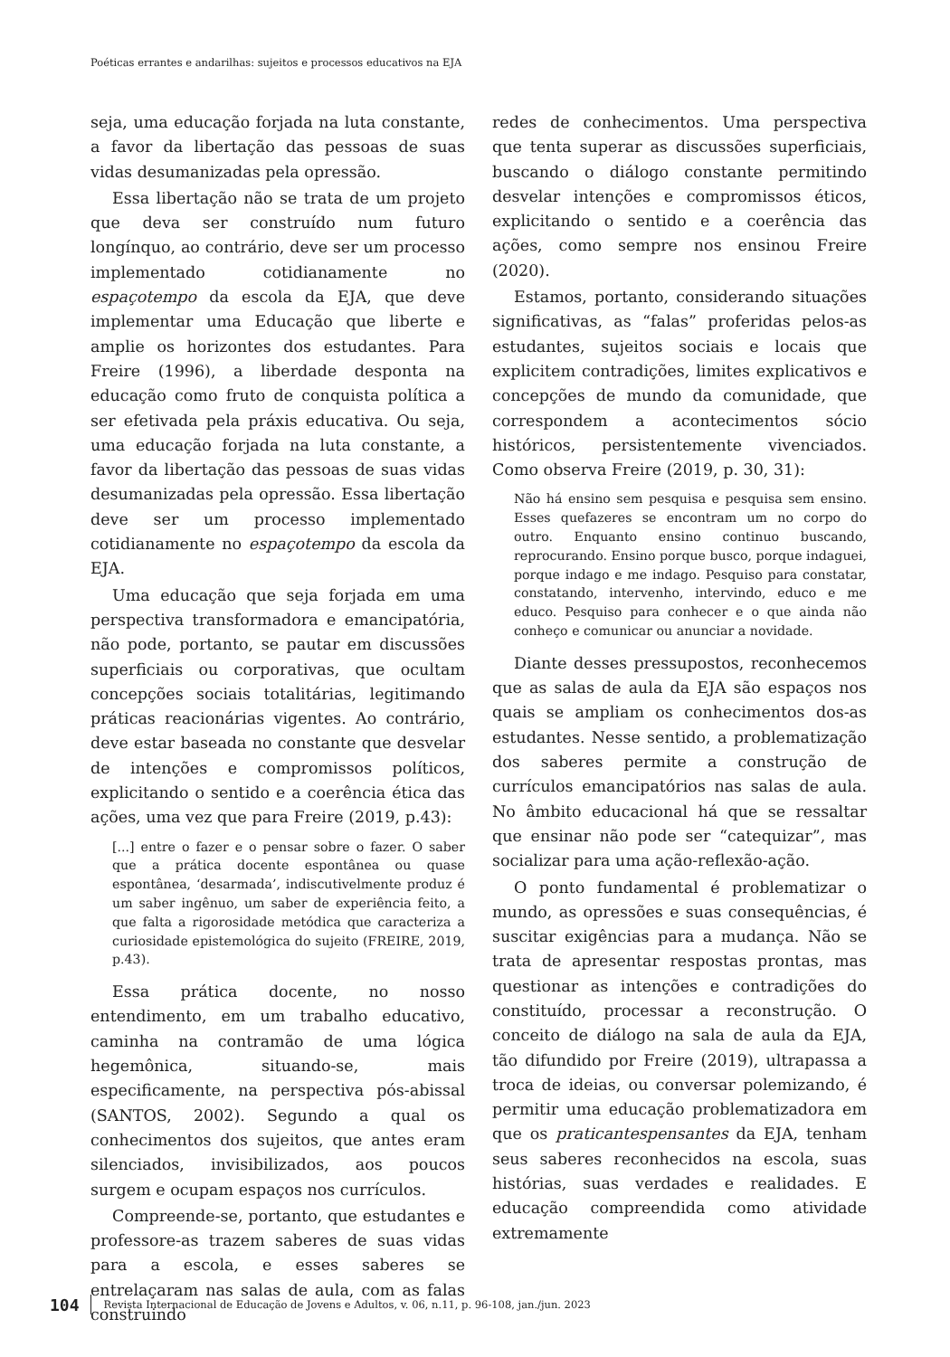Poéticas errantes e andarilhas: sujeitos e processos educativos na EJA
seja, uma educação forjada na luta constante, a favor da libertação das pessoas de suas vidas desumanizadas pela opressão.
Essa libertação não se trata de um projeto que deva ser construído num futuro longínquo, ao contrário, deve ser um processo implementado cotidianamente no espaçotempo da escola da EJA, que deve implementar uma Educação que liberte e amplie os horizontes dos estudantes. Para Freire (1996), a liberdade desponta na educação como fruto de conquista política a ser efetivada pela práxis educativa. Ou seja, uma educação forjada na luta constante, a favor da libertação das pessoas de suas vidas desumanizadas pela opressão. Essa libertação deve ser um processo implementado cotidianamente no espaçotempo da escola da EJA.
Uma educação que seja forjada em uma perspectiva transformadora e emancipatória, não pode, portanto, se pautar em discussões superficiais ou corporativas, que ocultam concepções sociais totalitárias, legitimando práticas reacionárias vigentes. Ao contrário, deve estar baseada no constante que desvelar de intenções e compromissos políticos, explicitando o sentido e a coerência ética das ações, uma vez que para Freire (2019, p.43):
[...] entre o fazer e o pensar sobre o fazer. O saber que a prática docente espontânea ou quase espontânea, ‘desarmada’, indiscutivelmente produz é um saber ingênuo, um saber de experiência feito, a que falta a rigorosidade metódica que caracteriza a curiosidade epistemológica do sujeito (FREIRE, 2019, p.43).
Essa prática docente, no nosso entendimento, em um trabalho educativo, caminha na contramão de uma lógica hegemônica, situando-se, mais especificamente, na perspectiva pós-abissal (SANTOS, 2002). Segundo a qual os conhecimentos dos sujeitos, que antes eram silenciados, invisibilizados, aos poucos surgem e ocupam espaços nos currículos.
Compreende-se, portanto, que estudantes e professore-as trazem saberes de suas vidas para a escola, e esses saberes se entrelaçaram nas salas de aula, com as falas construindo
redes de conhecimentos. Uma perspectiva que tenta superar as discussões superficiais, buscando o diálogo constante permitindo desvelar intenções e compromissos éticos, explicitando o sentido e a coerência das ações, como sempre nos ensinou Freire (2020).
Estamos, portanto, considerando situações significativas, as “falas” proferidas pelos-as estudantes, sujeitos sociais e locais que explicitem contradições, limites explicativos e concepções de mundo da comunidade, que correspondem a acontecimentos sócio históricos, persistentemente vivenciados. Como observa Freire (2019, p. 30, 31):
Não há ensino sem pesquisa e pesquisa sem ensino. Esses quefazeres se encontram um no corpo do outro. Enquanto ensino continuo buscando, reprocurando. Ensino porque busco, porque indaguei, porque indago e me indago. Pesquiso para constatar, constatando, intervenho, intervindo, educo e me educo. Pesquiso para conhecer e o que ainda não conheço e comunicar ou anunciar a novidade.
Diante desses pressupostos, reconhecemos que as salas de aula da EJA são espaços nos quais se ampliam os conhecimentos dos-as estudantes. Nesse sentido, a problematização dos saberes permite a construção de currículos emancipatórios nas salas de aula. No âmbito educacional há que se ressaltar que ensinar não pode ser “catequizar”, mas socializar para uma ação-reflexão-ação.
O ponto fundamental é problematizar o mundo, as opressões e suas consequências, é suscitar exigências para a mudança. Não se trata de apresentar respostas prontas, mas questionar as intenções e contradições do constituído, processar a reconstrução. O conceito de diálogo na sala de aula da EJA, tão difundido por Freire (2019), ultrapassa a troca de ideias, ou conversar polemizando, é permitir uma educação problematizadora em que os praticantespensantes da EJA, tenham seus saberes reconhecidos na escola, suas histórias, suas verdades e realidades. E educação compreendida como atividade extremamente
104 Revista Internacional de Educação de Jovens e Adultos, v. 06, n.11, p. 96-108, jan./jun. 2023